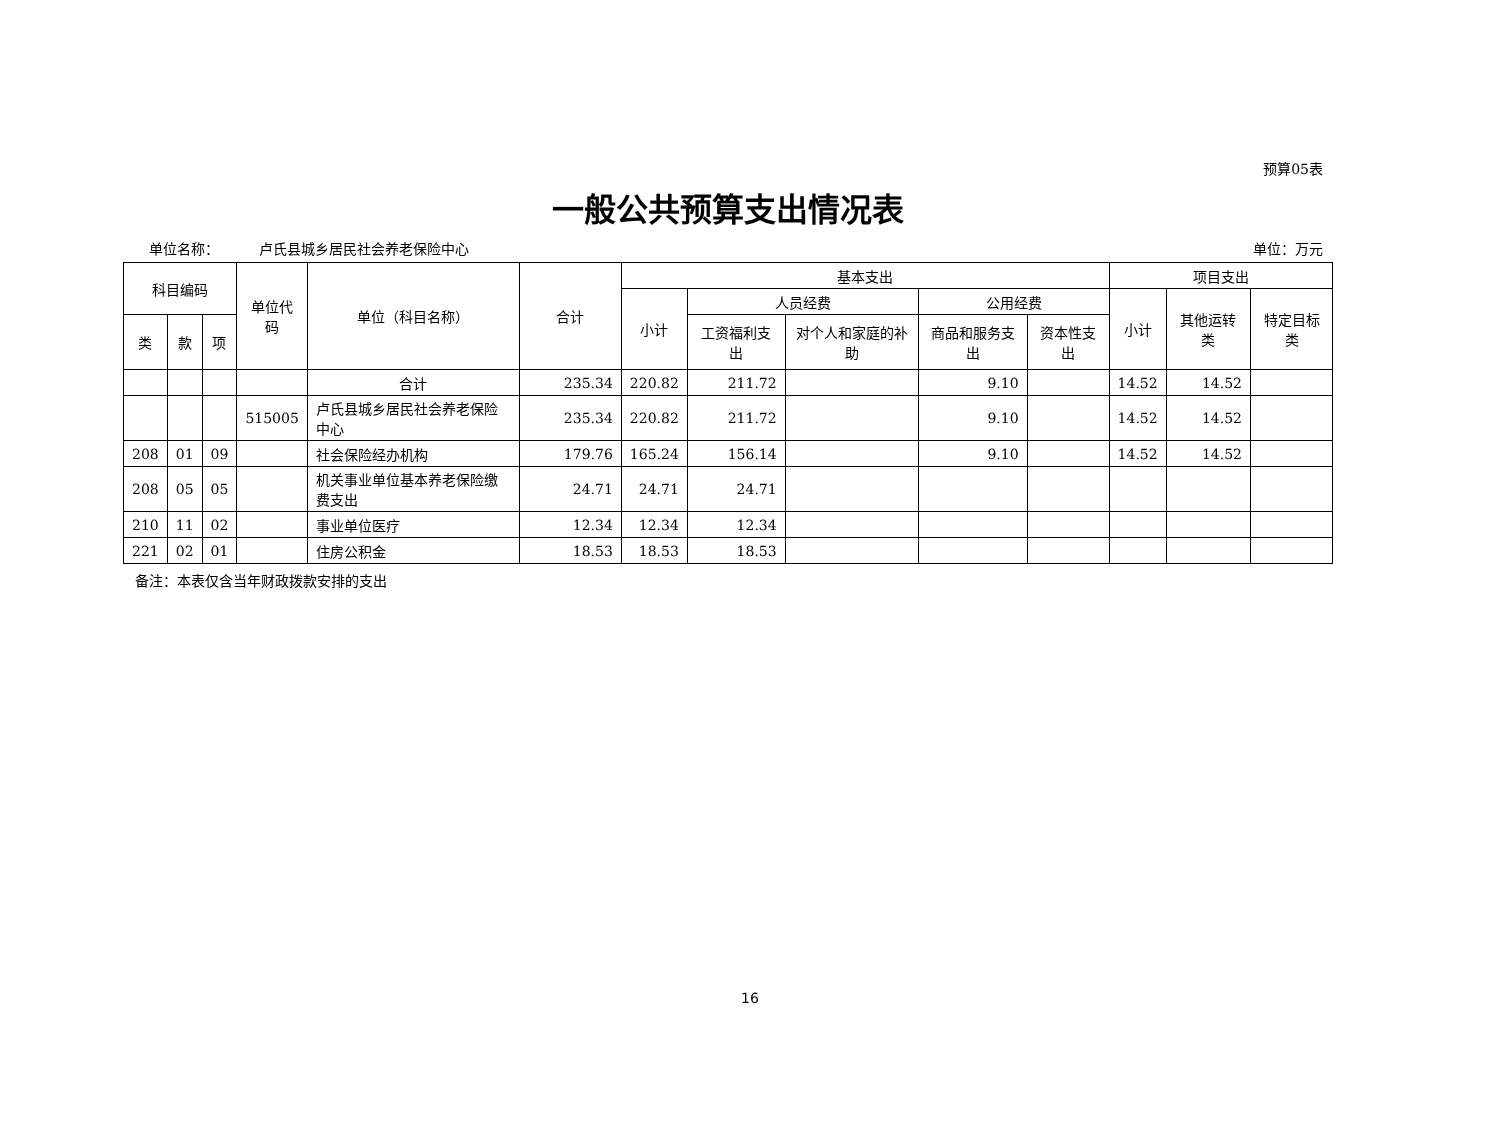预算05表
一般公共预算支出情况表
单位名称： 卢氏县城乡居民社会养老保险中心 单位：万元
| 科目编码 | | | 单位代码 | 单位（科目名称） | 合计 | 基本支出 | | | | | 项目支出 | | |
| --- | --- | --- | --- | --- | --- | --- | --- | --- | --- | --- | --- | --- | --- |
| | | | | | | 小计 | 人员经费 | | 公用经费 | | 小计 | 其他运转类 | 特定目标类 |
| 类 | 款 | 项 | | | | | 工资福利支出 | 对个人和家庭的补助 | 商品和服务支出 | 资本性支出 | | | |
| | | | | 合计 | 235.34 | 220.82 | 211.72 | | 9.10 | | 14.52 | 14.52 | |
| | | | 515005 | 卢氏县城乡居民社会养老保险中心 | 235.34 | 220.82 | 211.72 | | 9.10 | | 14.52 | 14.52 | |
| 208 | 01 | 09 | | 社会保险经办机构 | 179.76 | 165.24 | 156.14 | | 9.10 | | 14.52 | 14.52 | |
| 208 | 05 | 05 | | 机关事业单位基本养老保险缴费支出 | 24.71 | 24.71 | 24.71 | | | | | | |
| 210 | 11 | 02 | | 事业单位医疗 | 12.34 | 12.34 | 12.34 | | | | | | |
| 221 | 02 | 01 | | 住房公积金 | 18.53 | 18.53 | 18.53 | | | | | | |
备注：本表仅含当年财政拨款安排的支出
16